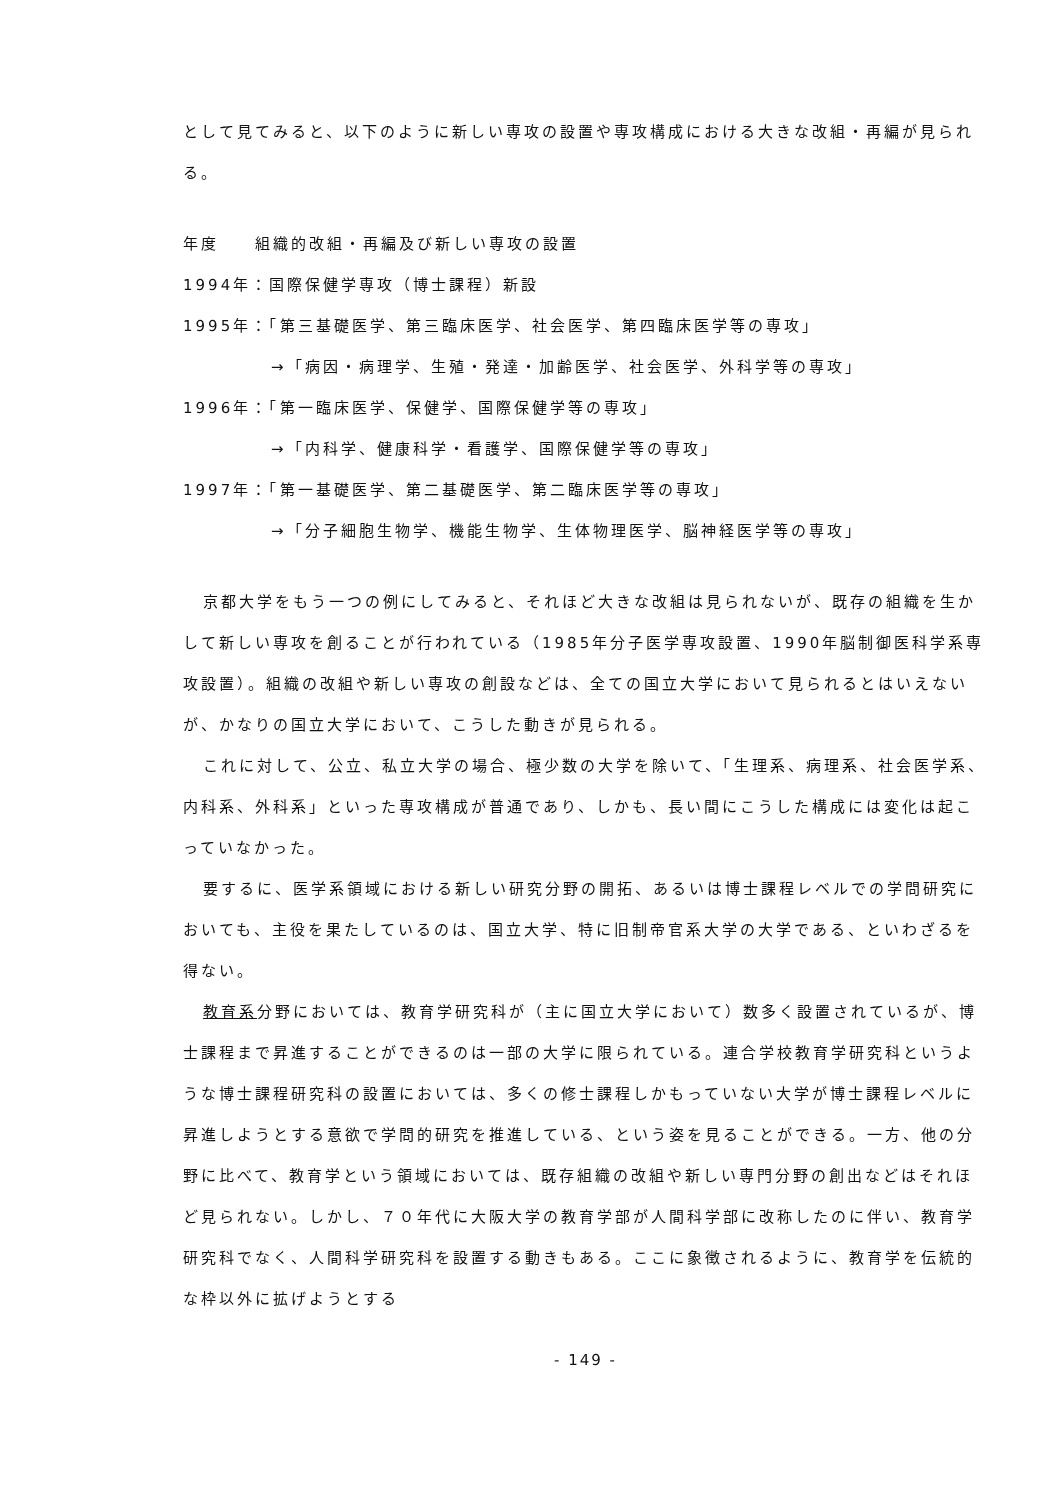として見てみると、以下のように新しい専攻の設置や専攻構成における大きな改組・再編が見られる。
年度　　組織的改組・再編及び新しい専攻の設置
1994年：国際保健学専攻（博士課程）新設
1995年：「第三基礎医学、第三臨床医学、社会医学、第四臨床医学等の専攻」
→「病因・病理学、生殖・発達・加齢医学、社会医学、外科学等の専攻」
1996年：「第一臨床医学、保健学、国際保健学等の専攻」
→「内科学、健康科学・看護学、国際保健学等の専攻」
1997年：「第一基礎医学、第二基礎医学、第二臨床医学等の専攻」
→「分子細胞生物学、機能生物学、生体物理医学、脳神経医学等の専攻」
京都大学をもう一つの例にしてみると、それほど大きな改組は見られないが、既存の組織を生かして新しい専攻を創ることが行われている（1985年分子医学専攻設置、1990年脳制御医科学系専攻設置）。組織の改組や新しい専攻の創設などは、全ての国立大学において見られるとはいえないが、かなりの国立大学において、こうした動きが見られる。
これに対して、公立、私立大学の場合、極少数の大学を除いて、「生理系、病理系、社会医学系、内科系、外科系」といった専攻構成が普通であり、しかも、長い間にこうした構成には変化は起こっていなかった。
要するに、医学系領域における新しい研究分野の開拓、あるいは博士課程レベルでの学問研究においても、主役を果たしているのは、国立大学、特に旧制帝官系大学の大学である、といわざるを得ない。
教育系分野においては、教育学研究科が（主に国立大学において）数多く設置されているが、博士課程まで昇進することができるのは一部の大学に限られている。連合学校教育学研究科というような博士課程研究科の設置においては、多くの修士課程しかもっていない大学が博士課程レベルに昇進しようとする意欲で学問的研究を推進している、という姿を見ることができる。一方、他の分野に比べて、教育学という領域においては、既存組織の改組や新しい専門分野の創出などはそれほど見られない。しかし、７０年代に大阪大学の教育学部が人間科学部に改称したのに伴い、教育学研究科でなく、人間科学研究科を設置する動きもある。ここに象徴されるように、教育学を伝統的な枠以外に拡げようとする
- 149 -